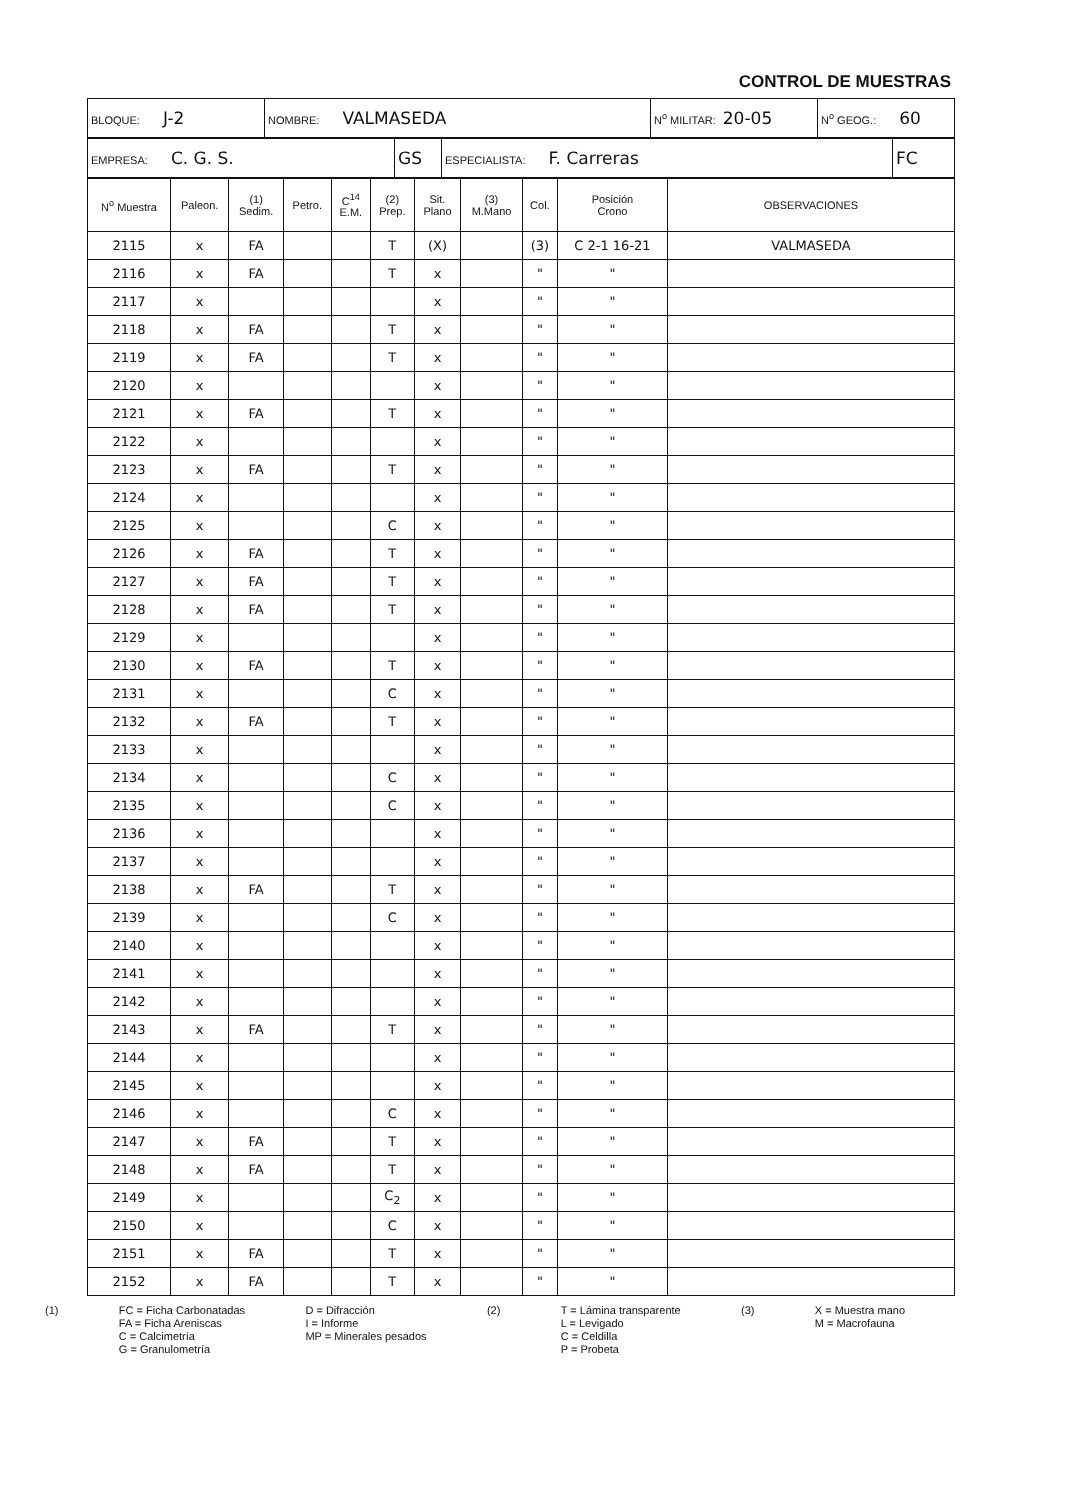CONTROL DE MUESTRAS
| BLOQUE: J-2 | NOMBRE: VALMASEDA | N<sup>o</sup> MILITAR: 20-05 | N<sup>o</sup> GEOG.: 60 |
| EMPRESA: C. G. S. | GS | ESPECIALISTA: F. Carreras | FC |
| N<sup>o</sup> Muestra | Paleon. | (1) Sedim. | Petro. | C<sup>14</sup> E.M. | (2) Prep. | Sit. Plano | (3) M.Mano | Col. | Posición Crono | OBSERVACIONES |
| --- | --- | --- | --- | --- | --- | --- | --- | --- | --- | --- |
| 2115 | x | FA | | | T | (X) | | (3) | C 2-1 16-21 | VALMASEDA |
| 2116 | x | FA | | | T | x | | " | " | |
| 2117 | x | | | | | x | | " | " | |
| 2118 | x | FA | | | T | x | | " | " | |
| 2119 | x | FA | | | T | x | | " | " | |
| 2120 | x | | | | | x | | " | " | |
| 2121 | x | FA | | | T | x | | " | " | |
| 2122 | x | | | | | x | | " | " | |
| 2123 | x | FA | | | T | x | | " | " | |
| 2124 | x | | | | | x | | " | " | |
| 2125 | x | | | | C | x | | " | " | |
| 2126 | x | FA | | | T | x | | " | " | |
| 2127 | x | FA | | | T | x | | " | " | |
| 2128 | x | FA | | | T | x | | " | " | |
| 2129 | x | | | | | x | | " | " | |
| 2130 | x | FA | | | T | x | | " | " | |
| 2131 | x | | | | C | x | | " | " | |
| 2132 | x | FA | | | T | x | | " | " | |
| 2133 | x | | | | | x | | " | " | |
| 2134 | x | | | | C | x | | " | " | |
| 2135 | x | | | | C | x | | " | " | |
| 2136 | x | | | | | x | | " | " | |
| 2137 | x | | | | | x | | " | " | |
| 2138 | x | FA | | | T | x | | " | " | |
| 2139 | x | | | | C | x | | " | " | |
| 2140 | x | | | | | x | | " | " | |
| 2141 | x | | | | | x | | " | " | |
| 2142 | x | | | | | x | | " | " | |
| 2143 | x | FA | | | T | x | | " | " | |
| 2144 | x | | | | | x | | " | " | |
| 2145 | x | | | | | x | | " | " | |
| 2146 | x | | | | C | x | | " | " | |
| 2147 | x | FA | | | T | x | | " | " | |
| 2148 | x | FA | | | T | x | | " | " | |
| 2149 | x | | | | C<sub>2</sub> | x | | " | " | |
| 2150 | x | | | | C | x | | " | " | |
| 2151 | x | FA | | | T | x | | " | " | |
| 2152 | x | FA | | | T | x | | " | " | |
(1) FC = Ficha Carbonatadas
FA = Ficha Areniscas
C = Calcimetría
G = Granulometría
D = Difracción
I = Informe
MP = Minerales pesados
(2) T = Lámina transparente
L = Levigado
C = Celdilla
P = Probeta
(3) X = Muestra mano
M = Macrofauna